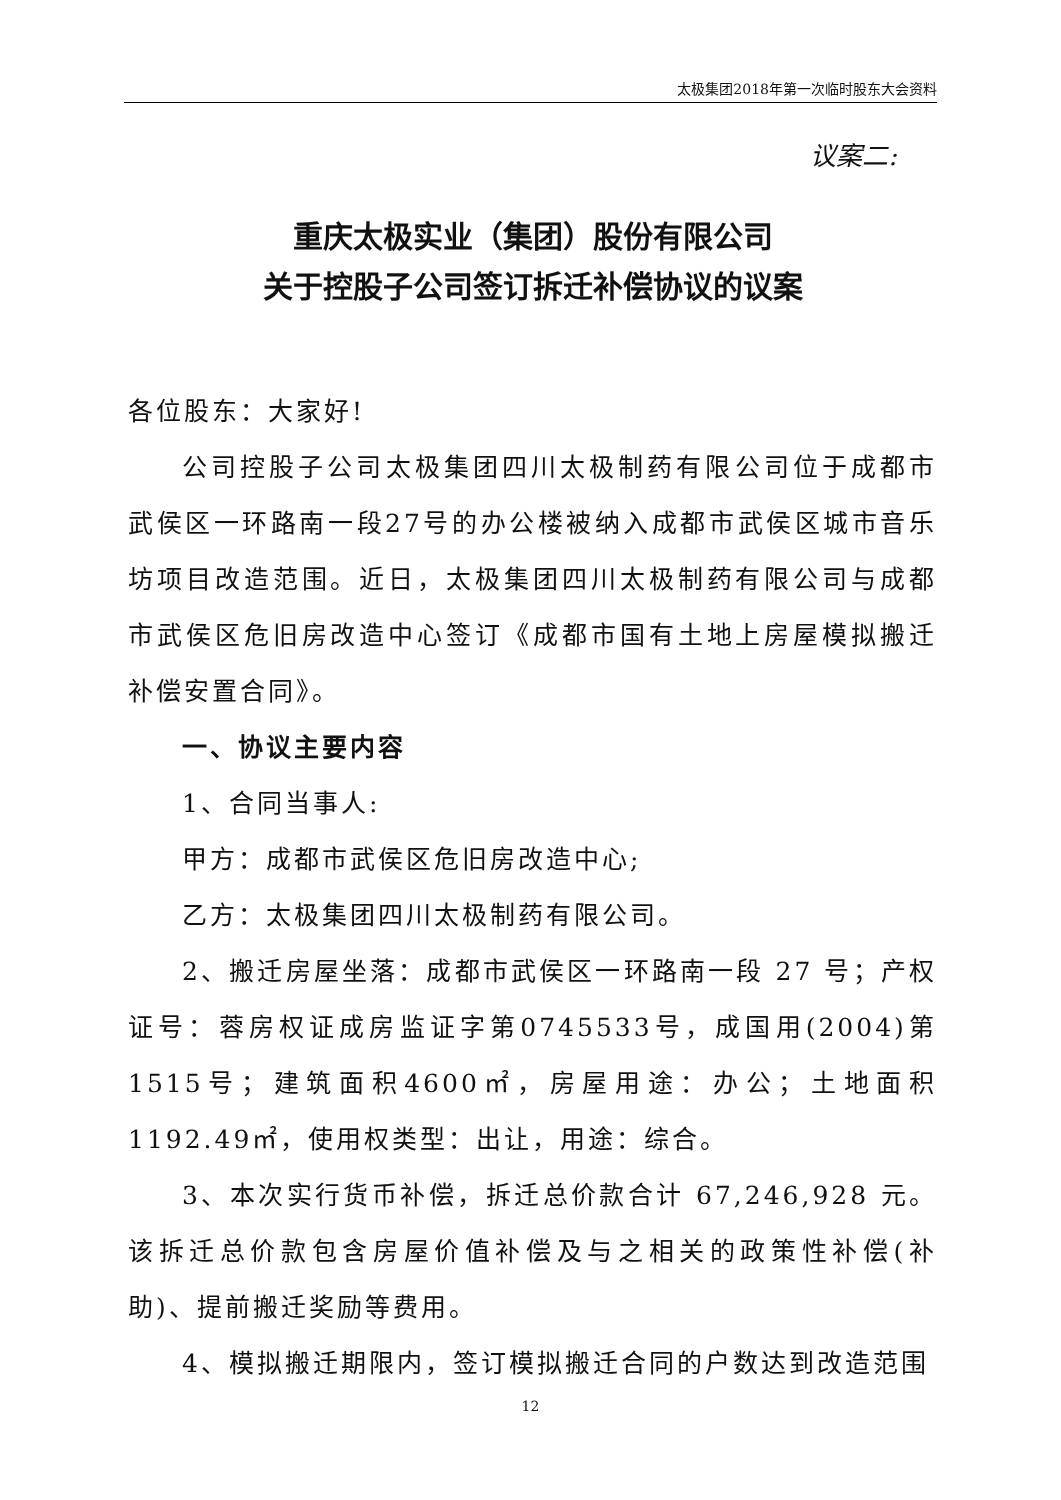太极集团2018年第一次临时股东大会资料
议案二:
重庆太极实业（集团）股份有限公司
关于控股子公司签订拆迁补偿协议的议案
各位股东：大家好!
公司控股子公司太极集团四川太极制药有限公司位于成都市武侯区一环路南一段27号的办公楼被纳入成都市武侯区城市音乐坊项目改造范围。近日，太极集团四川太极制药有限公司与成都市武侯区危旧房改造中心签订《成都市国有土地上房屋模拟搬迁补偿安置合同》。
一、协议主要内容
1、合同当事人:
甲方：成都市武侯区危旧房改造中心;
乙方：太极集团四川太极制药有限公司。
2、搬迁房屋坐落：成都市武侯区一环路南一段 27 号；产权证号：蓉房权证成房监证字第0745533号，成国用(2004)第1515号；建筑面积4600㎡，房屋用途：办公；土地面积1192.49㎡，使用权类型：出让，用途：综合。
3、本次实行货币补偿，拆迁总价款合计 67,246,928 元。该拆迁总价款包含房屋价值补偿及与之相关的政策性补偿(补助)、提前搬迁奖励等费用。
4、模拟搬迁期限内，签订模拟搬迁合同的户数达到改造范围
12